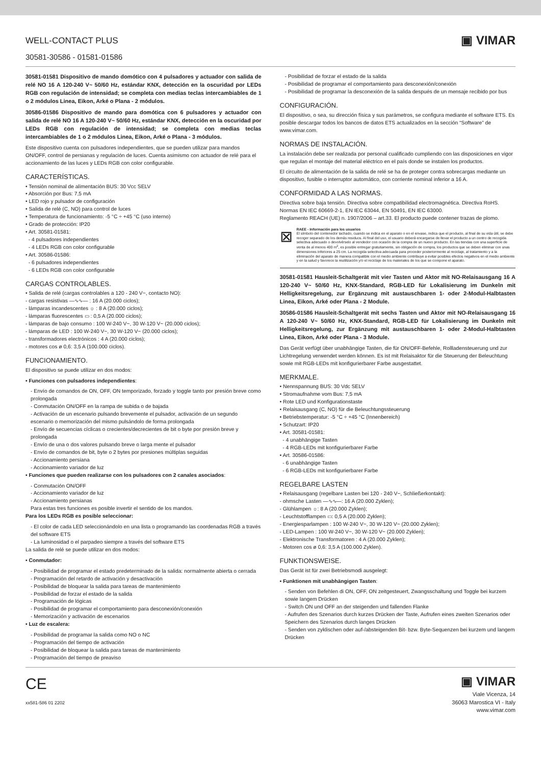WELL-CONTACT PLUS
30581-30586 - 01581-01586
▣ VIMAR
30581-01581 Dispositivo de mando domótico con 4 pulsadores y actuador con salida de relé NO 16 A 120-240 V~ 50/60 Hz, estándar KNX, detección en la oscuridad por LEDs RGB con regulación de intensidad; se completa con medias teclas intercambiables de 1 o 2 módulos Linea, Eikon, Arké o Plana - 2 módulos.
30586-01586 Dispositivo de mando para domótica con 6 pulsadores y actuador con salida de relé NO 16 A 120-240 V~ 50/60 Hz, estándar KNX, detección en la oscuridad por LEDs RGB con regulación de intensidad; se completa con medias teclas intercambiables de 1 o 2 módulos Linea, Eikon, Arké o Plana - 3 módulos.
Este dispositivo cuenta con pulsadores independientes, que se pueden utilizar para mandos ON/OFF, control de persianas y regulación de luces. Cuenta asimismo con actuador de relé para el accionamiento de las luces y LEDs RGB con color configurable.
CARACTERÍSTICAS.
• Tensión nominal de alimentación BUS: 30 Vcc SELV
• Absorción por Bus: 7,5 mA
• LED rojo y pulsador de configuración
• Salida de relé (C, NO) para control de luces
• Temperatura de funcionamiento: -5 °C ÷ +45 °C (uso interno)
• Grado de protección: IP20
• Art. 30581-01581:
- 4 pulsadores independientes
- 4 LEDs RGB con color configurable
• Art. 30586-01586:
- 6 pulsadores independientes
- 6 LEDs RGB con color configurable
CARGAS CONTROLABLES.
• Salida de relé (cargas controlables a 120 - 240 V~, contacto NO):
- cargas resistivas —∿∿— : 16 A (20.000 ciclos);
- lámparas incandescentes ☼ : 8 A (20.000 ciclos);
- lámparas fluorescentes ▭ : 0,5 A (20.000 ciclos);
- lámparas de bajo consumo : 100 W-240 V~, 30 W-120 V~ (20.000 ciclos);
- lámparas de LED : 100 W-240 V~, 30 W-120 V~ (20.000 ciclos);
- transformadores electrónicos : 4 A (20.000 ciclos);
- motores cos ø 0,6: 3,5 A (100.000 ciclos).
FUNCIONAMIENTO.
El dispositivo se puede utilizar en dos modos:
• Funciones con pulsadores independientes:
- Envío de comandos de ON, OFF, ON temporizado, forzado y toggle tanto por presión breve como prolongada
- Conmutación ON/OFF en la rampa de subida o de bajada
- Activación de un escenario pulsando brevemente el pulsador, activación de un segundo escenario o memorización del mismo pulsándolo de forma prolongada
- Envío de secuencias cíclicas o crecientes/decrecientes de bit o byte por presión breve y prolongada
- Envío de una o dos valores pulsando breve o larga mente el pulsador
- Envío de comandos de bit, byte o 2 bytes por presiones múltiplas seguidas
- Accionamiento persiana
- Accionamiento variador de luz
• Funciones que pueden realizarse con los pulsadores con 2 canales asociados:
- Conmutación ON/OFF
- Accionamiento variador de luz
- Accionamiento persianas
Para estas tres funciones es posible invertir el sentido de los mandos.
Para los LEDs RGB es posible seleccionar:
- El color de cada LED seleccionándolo en una lista o programando las coordenadas RGB a través del software ETS
- La luminosidad o el parpadeo siempre a través del software ETS
La salida de relé se puede utilizar en dos modos:
• Conmutador:
- Posibilidad de programar el estado predeterminado de la salida: normalmente abierta o cerrada
- Programación del retardo de activación y desactivación
- Posibilidad de bloquear la salida para tareas de mantenimiento
- Posibilidad de forzar el estado de la salida
- Programación de lógicas
- Posibilidad de programar el comportamiento para desconexión/conexión
- Memorización y activación de escenarios
• Luz de escalera:
- Posibilidad de programar la salida como NO o NC
- Programación del tiempo de activación
- Posibilidad de bloquear la salida para tareas de mantenimiento
- Programación del tiempo de preaviso
- Posibilidad de forzar el estado de la salida
- Posibilidad de programar el comportamiento para desconexión/conexión
- Posibilidad de programar la desconexión de la salida después de un mensaje recibido por bus
CONFIGURACIÓN.
El dispositivo, o sea, su dirección física y sus parámetros, se configura mediante el software ETS. Es posible descargar todos los bancos de datos ETS actualizados en la sección “Software” de www.vimar.com.
NORMAS DE INSTALACIÓN.
La instalación debe ser realizada por personal cualificado cumpliendo con las disposiciones en vigor que regulan el montaje del material eléctrico en el país donde se instalen los productos.
El circuito de alimentación de la salida de relé se ha de proteger contra sobrecargas mediante un dispositivo, fusible o interruptor automático, con corriente nominal inferior a 16 A.
CONFORMIDAD A LAS NORMAS.
Directiva sobre baja tensión. Directiva sobre compatibilidad electromagnética. Directiva RoHS.
Normas EN IEC 60669-2-1, EN IEC 63044, EN 50491, EN IEC 63000.
Reglamento REACH (UE) n. 1907/2006 – art.33. El producto puede contener trazas de plomo.
⊠
RAEE - Información para los usuarios
El símbolo del contenedor tachado, cuando se indica en el aparato o en el envase, indica que el producto, al final de su vida útil, se debe recoger separado de los demás residuos. Al final del uso, el usuario deberá encargarse de llevar el producto a un centro de recogida selectiva adecuado o devolvérselo al vendedor con ocasión de la compra de un nuevo producto. En las tiendas con una superficie de venta de al menos 400 m<sup>2</sup>, es posible entregar gratuitamente, sin obligación de compra, los productos que se deben eliminar con unas dimensiones inferiores a 25 cm. La recogida selectiva adecuada para proceder posteriormente al reciclaje, al tratamiento y a la eliminación del aparato de manera compatible con el medio ambiente contribuye a evitar posibles efectos negativos en el medio ambiente y en la salud y favorece la reutilización y/o el reciclaje de los materiales de los que se compone el aparato.
30581-01581 Hausleit-Schaltgerät mit vier Tasten und Aktor mit NO-Relaisausgang 16 A 120-240 V~ 50/60 Hz, KNX-Standard, RGB-LED für Lokalisierung im Dunkeln mit Helligkeitsregelung, zur Ergänzung mit austauschbaren 1- oder 2-Modul-Halbtasten Linea, Eikon, Arké oder Plana - 2 Module.
30586-01586 Hausleit-Schaltgerät mit sechs Tasten und Aktor mit NO-Relaisausgang 16 A 120-240 V~ 50/60 Hz, KNX-Standard, RGB-LED für Lokalisierung im Dunkeln mit Helligkeitsregelung, zur Ergänzung mit austauschbaren 1- oder 2-Modul-Halbtasten Linea, Eikon, Arké oder Plana - 3 Module.
Das Gerät verfügt über unabhängige Tasten, die für ON/OFF-Befehle, Rollladensteuerung und zur Lichtregelung verwendet werden können. Es ist mit Relaisaktor für die Steuerung der Beleuchtung sowie mit RGB-LEDs mit konfigurierbarer Farbe ausgestattet.
MERKMALE.
• Nennspannung BUS: 30 Vdc SELV
• Stromaufnahme vom Bus: 7,5 mA
• Rote LED und Konfigurationstaste
• Relaisausgang (C, NO) für die Beleuchtungssteuerung
• Betriebstemperatur: -5 °C ÷ +45 °C (Innenbereich)
• Schutzart: IP20
• Art. 30581-01581:
- 4 unabhängige Tasten
- 4 RGB-LEDs mit konfigurierbarer Farbe
• Art. 30586-01586:
- 6 unabhängige Tasten
- 6 RGB-LEDs mit konfigurierbarer Farbe
REGELBARE LASTEN
• Relaisausgang (regelbare Lasten bei 120 - 240 V~, Schließerkontakt):
- ohmsche Lasten —∿∿—: 16 A (20.000 Zyklen);
- Glühlampen ☼: 8 A (20.000 Zyklen);
- Leuchtstofflampen ▭: 0,5 A (20.000 Zyklen);
- Energiesparlampen : 100 W-240 V~, 30 W-120 V~ (20.000 Zyklen);
- LED-Lampen : 100 W-240 V~, 30 W-120 V~ (20.000 Zyklen);
- Elektronische Transformatoren : 4 A (20.000 Zyklen);
- Motoren cos ø 0,6: 3,5 A (100.000 Zyklen).
FUNKTIONSWEISE.
Das Gerät ist für zwei Betriebsmodi ausgelegt:
• Funktionen mit unabhängigen Tasten:
- Senden von Befehlen di ON, OFF, ON zeitgesteuert, Zwangsschaltung und Toggle bei kurzem sowie langem Drücken
- Switch ON und OFF an der steigenden und fallenden Flanke
- Aufrufen des Szenarios durch kurzes Drücken der Taste, Aufrufen eines zweiten Szenarios oder Speichern des Szenarios durch langes Drücken
- Senden von zyklischen oder auf-/absteigenden Bit- bzw. Byte-Sequenzen bei kurzem und langem Drücken
CE
xx581-586 01 2202
▣ VIMAR
Viale Vicenza, 14
36063 Marostica VI - Italy
www.vimar.com